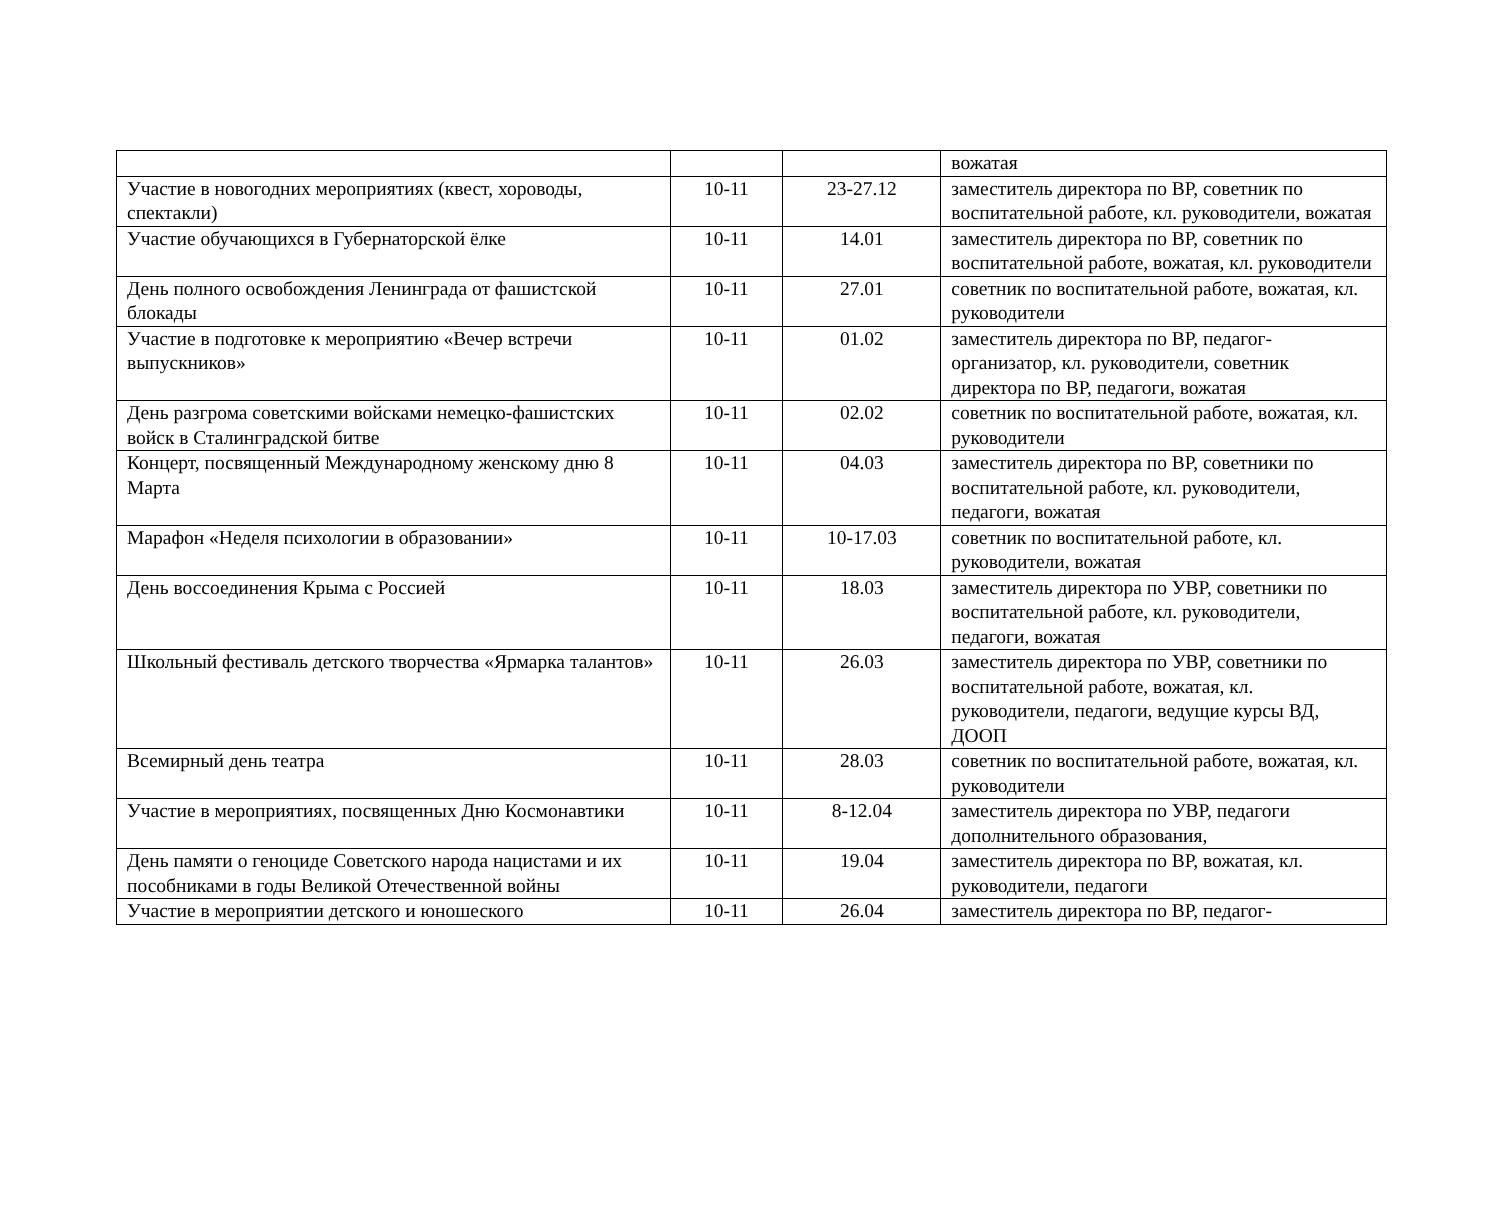| | | | вожатая |
| Участие в новогодних мероприятиях (квест, хороводы, спектакли) | 10-11 | 23-27.12 | заместитель директора по ВР, советник по воспитательной работе, кл. руководители, вожатая |
| Участие обучающихся в Губернаторской ёлке | 10-11 | 14.01 | заместитель директора по ВР, советник по воспитательной работе, вожатая, кл. руководители |
| День полного освобождения Ленинграда от фашистской блокады | 10-11 | 27.01 | советник по воспитательной работе, вожатая, кл. руководители |
| Участие в подготовке к мероприятию «Вечер встречи выпускников» | 10-11 | 01.02 | заместитель директора по ВР, педагог-организатор, кл. руководители, советник директора по ВР, педагоги, вожатая |
| День разгрома советскими войсками немецко-фашистских войск в Сталинградской битве | 10-11 | 02.02 | советник по воспитательной работе, вожатая, кл. руководители |
| Концерт, посвященный Международному женскому дню 8 Марта | 10-11 | 04.03 | заместитель директора по ВР, советники по воспитательной работе, кл. руководители, педагоги, вожатая |
| Марафон «Неделя психологии в образовании» | 10-11 | 10-17.03 | советник по воспитательной работе, кл. руководители, вожатая |
| День воссоединения Крыма с Россией | 10-11 | 18.03 | заместитель директора по УВР, советники по воспитательной работе, кл. руководители, педагоги, вожатая |
| Школьный фестиваль детского творчества «Ярмарка талантов» | 10-11 | 26.03 | заместитель директора по УВР, советники по воспитательной работе, вожатая, кл. руководители, педагоги, ведущие курсы ВД, ДООП |
| Всемирный день театра | 10-11 | 28.03 | советник по воспитательной работе, вожатая, кл. руководители |
| Участие в мероприятиях, посвященных Дню Космонавтики | 10-11 | 8-12.04 | заместитель директора по УВР, педагоги дополнительного образования, |
| День памяти о геноциде Советского народа нацистами и их пособниками в годы Великой Отечественной войны | 10-11 | 19.04 | заместитель директора по ВР, вожатая, кл. руководители, педагоги |
| Участие в мероприятии детского и юношеского | 10-11 | 26.04 | заместитель директора по ВР, педагог- |